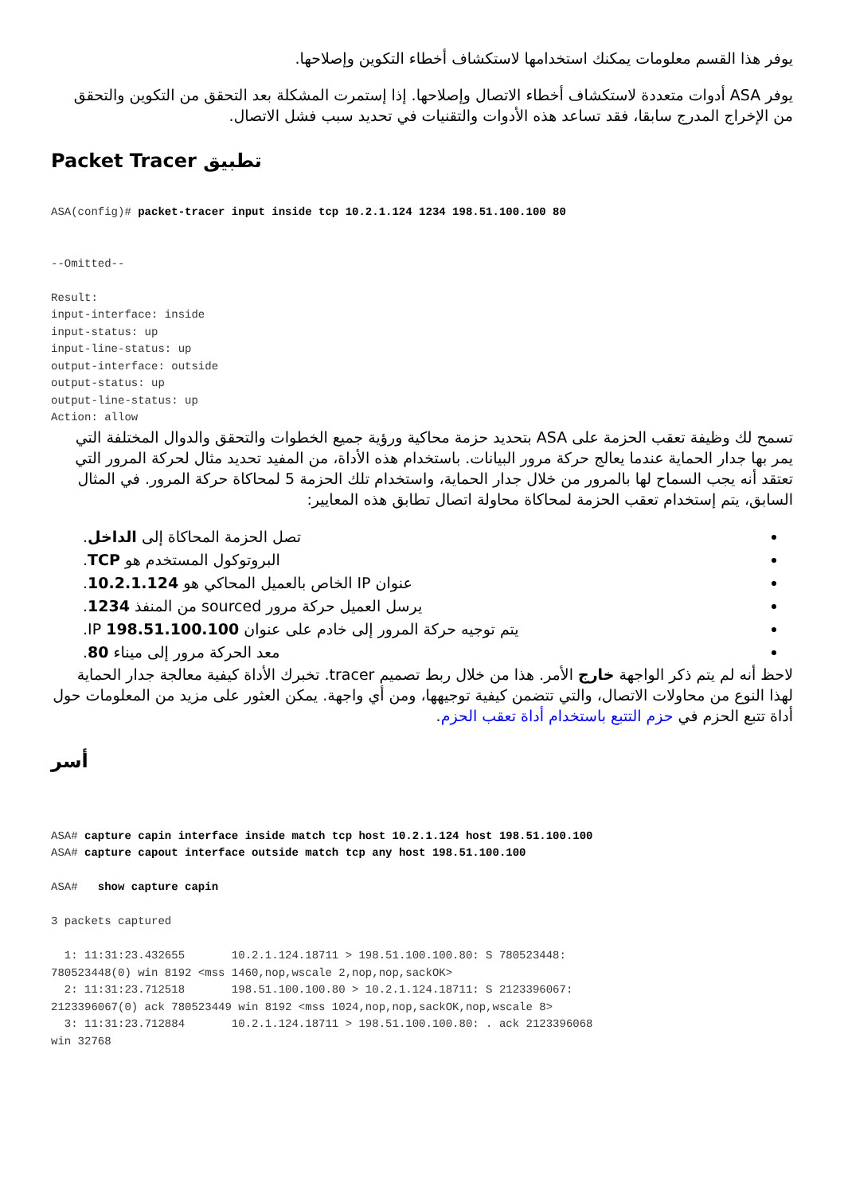يوفر هذا القسم معلومات يمكنك استخدامها لاستكشاف أخطاء التكوين وإصلاحها.
يوفر ASA أدوات متعددة لاستكشاف أخطاء الاتصال وإصلاحها. إذا إستمرت المشكلة بعد التحقق من التكوين والتحقق من الإخراج المدرج سابقا، فقد تساعد هذه الأدوات والتقنيات في تحديد سبب فشل الاتصال.
تطبيق Packet Tracer
ASA(config)# packet-tracer input inside tcp 10.2.1.124 1234 198.51.100.100 80


--Omitted--

Result:
input-interface: inside
input-status: up
input-line-status: up
output-interface: outside
output-status: up
output-line-status: up
Action: allow
تسمح لك وظيفة تعقب الحزمة على ASA بتحديد حزمة محاكية ورؤية جميع الخطوات والتحقق والدوال المختلفة التي يمر بها جدار الحماية عندما يعالج حركة مرور البيانات. باستخدام هذه الأداة، من المفيد تحديد مثال لحركة المرور التي تعتقد أنه يجب السماح لها بالمرور من خلال جدار الحماية، واستخدام تلك الحزمة 5 لمحاكاة حركة المرور. في المثال السابق، يتم إستخدام تعقب الحزمة لمحاكاة محاولة اتصال تطابق هذه المعايير:
تصل الحزمة المحاكاة إلى الداخل.
البروتوكول المستخدم هو TCP.
عنوان IP الخاص بالعميل المحاكي هو 10.2.1.124.
يرسل العميل حركة مرور sourced من المنفذ 1234.
يتم توجيه حركة المرور إلى خادم على عنوان IP 198.51.100.100.
معد الحركة مرور إلى ميناء 80.
لاحظ أنه لم يتم ذكر الواجهة خارج الأمر. هذا من خلال ربط تصميم tracer. تخبرك الأداة كيفية معالجة جدار الحماية لهذا النوع من محاولات الاتصال، والتي تتضمن كيفية توجيهها، ومن أي واجهة. يمكن العثور على مزيد من المعلومات حول أداة تتبع الحزم في حزم التتبع باستخدام أداة تعقب الحزم.
أسر
ASA# capture capin interface inside match tcp host 10.2.1.124 host 198.51.100.100
ASA# capture capout interface outside match tcp any host 198.51.100.100

ASA#   show capture capin

3 packets captured

  1: 11:31:23.432655       10.2.1.124.18711 > 198.51.100.100.80: S 780523448:
780523448(0) win 8192 <mss 1460,nop,wscale 2,nop,nop,sackOK>
  2: 11:31:23.712518       198.51.100.100.80 > 10.2.1.124.18711: S 2123396067:
2123396067(0) ack 780523449 win 8192 <mss 1024,nop,nop,sackOK,nop,wscale 8>
  3: 11:31:23.712884       10.2.1.124.18711 > 198.51.100.100.80: . ack 2123396068
win 32768